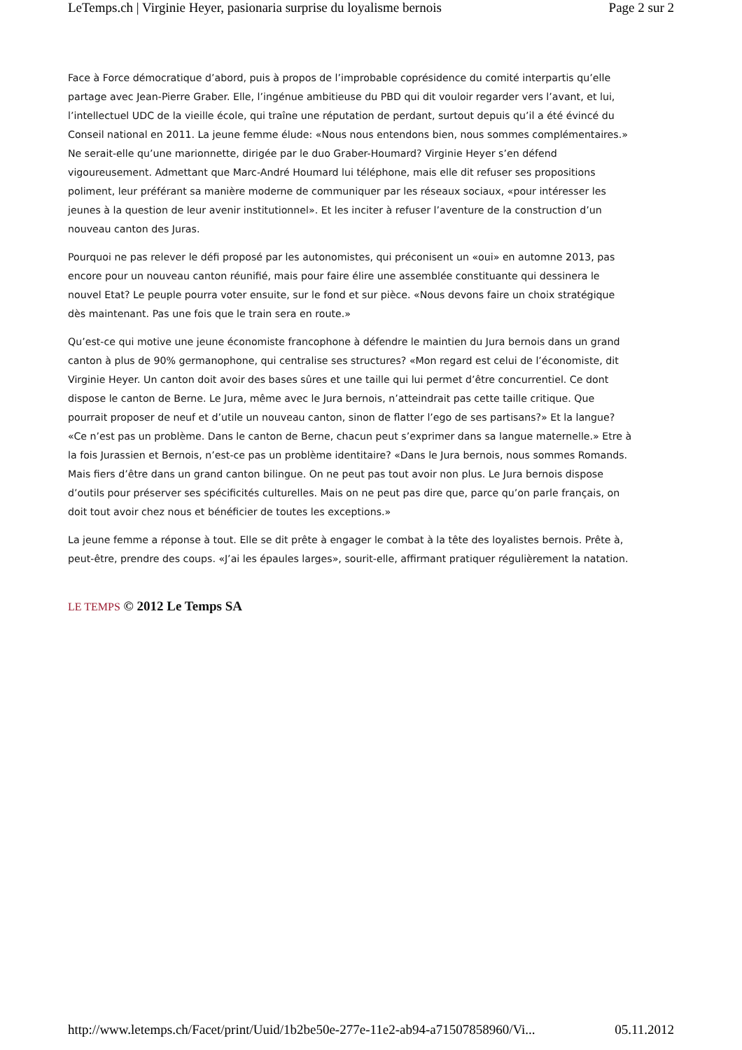LeTemps.ch | Virginie Heyer, pasionaria surprise du loyalisme bernois Page 2 sur 2
Face à Force démocratique d’abord, puis à propos de l’improbable coprésidence du comité interpartis qu’elle partage avec Jean-Pierre Graber. Elle, l’ingénue ambitieuse du PBD qui dit vouloir regarder vers l’avant, et lui, l’intellectuel UDC de la vieille école, qui traîne une réputation de perdant, surtout depuis qu’il a été évincé du Conseil national en 2011. La jeune femme élude: «Nous nous entendons bien, nous sommes complémentaires.» Ne serait-elle qu’une marionnette, dirigée par le duo Graber-Houmard? Virginie Heyer s’en défend vigoureusement. Admettant que Marc-André Houmard lui téléphone, mais elle dit refuser ses propositions poliment, leur préférant sa manière moderne de communiquer par les réseaux sociaux, «pour intéresser les jeunes à la question de leur avenir institutionnel». Et les inciter à refuser l’aventure de la construction d’un nouveau canton des Juras.
Pourquoi ne pas relever le défi proposé par les autonomistes, qui préconisent un «oui» en automne 2013, pas encore pour un nouveau canton réunifié, mais pour faire élire une assemblée constituante qui dessinera le nouvel Etat? Le peuple pourra voter ensuite, sur le fond et sur pièce. «Nous devons faire un choix stratégique dès maintenant. Pas une fois que le train sera en route.»
Qu’est-ce qui motive une jeune économiste francophone à défendre le maintien du Jura bernois dans un grand canton à plus de 90% germanophone, qui centralise ses structures? «Mon regard est celui de l’économiste, dit Virginie Heyer. Un canton doit avoir des bases sûres et une taille qui lui permet d’être concurrentiel. Ce dont dispose le canton de Berne. Le Jura, même avec le Jura bernois, n’atteindrait pas cette taille critique. Que pourrait proposer de neuf et d’utile un nouveau canton, sinon de flatter l’ego de ses partisans?» Et la langue? «Ce n’est pas un problème. Dans le canton de Berne, chacun peut s’exprimer dans sa langue maternelle.» Etre à la fois Jurassien et Bernois, n’est-ce pas un problème identitaire? «Dans le Jura bernois, nous sommes Romands. Mais fiers d’être dans un grand canton bilingue. On ne peut pas tout avoir non plus. Le Jura bernois dispose d’outils pour préserver ses spécificités culturelles. Mais on ne peut pas dire que, parce qu’on parle français, on doit tout avoir chez nous et bénéficier de toutes les exceptions.»
La jeune femme a réponse à tout. Elle se dit prête à engager le combat à la tête des loyalistes bernois. Prête à, peut-être, prendre des coups. «J’ai les épaules larges», sourit-elle, affirmant pratiquer régulièrement la natation.
LE TEMPS © 2012 Le Temps SA
http://www.letemps.ch/Facet/print/Uuid/1b2be50e-277e-11e2-ab94-a71507858960/Vi... 05.11.2012